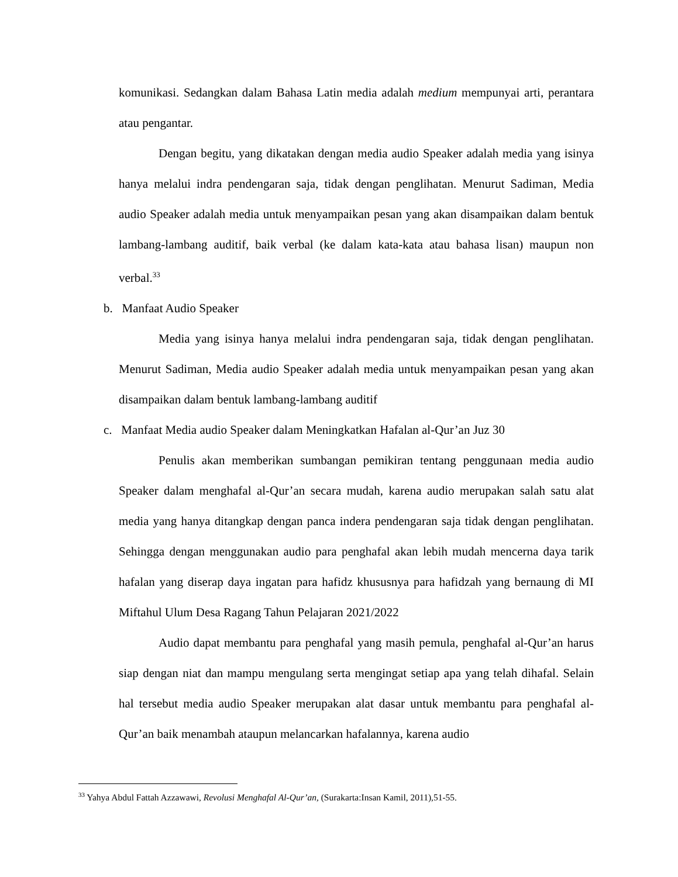komunikasi. Sedangkan dalam Bahasa Latin media adalah medium mempunyai arti, perantara atau pengantar.
Dengan begitu, yang dikatakan dengan media audio Speaker adalah media yang isinya hanya melalui indra pendengaran saja, tidak dengan penglihatan. Menurut Sadiman, Media audio Speaker adalah media untuk menyampaikan pesan yang akan disampaikan dalam bentuk lambang-lambang auditif, baik verbal (ke dalam kata-kata atau bahasa lisan) maupun non verbal.<sup>33</sup>
b. Manfaat Audio Speaker
Media yang isinya hanya melalui indra pendengaran saja, tidak dengan penglihatan. Menurut Sadiman, Media audio Speaker adalah media untuk menyampaikan pesan yang akan disampaikan dalam bentuk lambang-lambang auditif
c. Manfaat Media audio Speaker dalam Meningkatkan Hafalan al-Qur’an Juz 30
Penulis akan memberikan sumbangan pemikiran tentang penggunaan media audio Speaker dalam menghafal al-Qur’an secara mudah, karena audio merupakan salah satu alat media yang hanya ditangkap dengan panca indera pendengaran saja tidak dengan penglihatan. Sehingga dengan menggunakan audio para penghafal akan lebih mudah mencerna daya tarik hafalan yang diserap daya ingatan para hafidz khususnya para hafidzah yang bernaung di MI Miftahul Ulum Desa Ragang Tahun Pelajaran 2021/2022
Audio dapat membantu para penghafal yang masih pemula, penghafal al-Qur’an harus siap dengan niat dan mampu mengulang serta mengingat setiap apa yang telah dihafal. Selain hal tersebut media audio Speaker merupakan alat dasar untuk membantu para penghafal al-Qur’an baik menambah ataupun melancarkan hafalannya, karena audio
<sup>33</sup> Yahya Abdul Fattah Azzawawi, Revolusi Menghafal Al-Qur’an, (Surakarta:Insan Kamil, 2011),51-55.